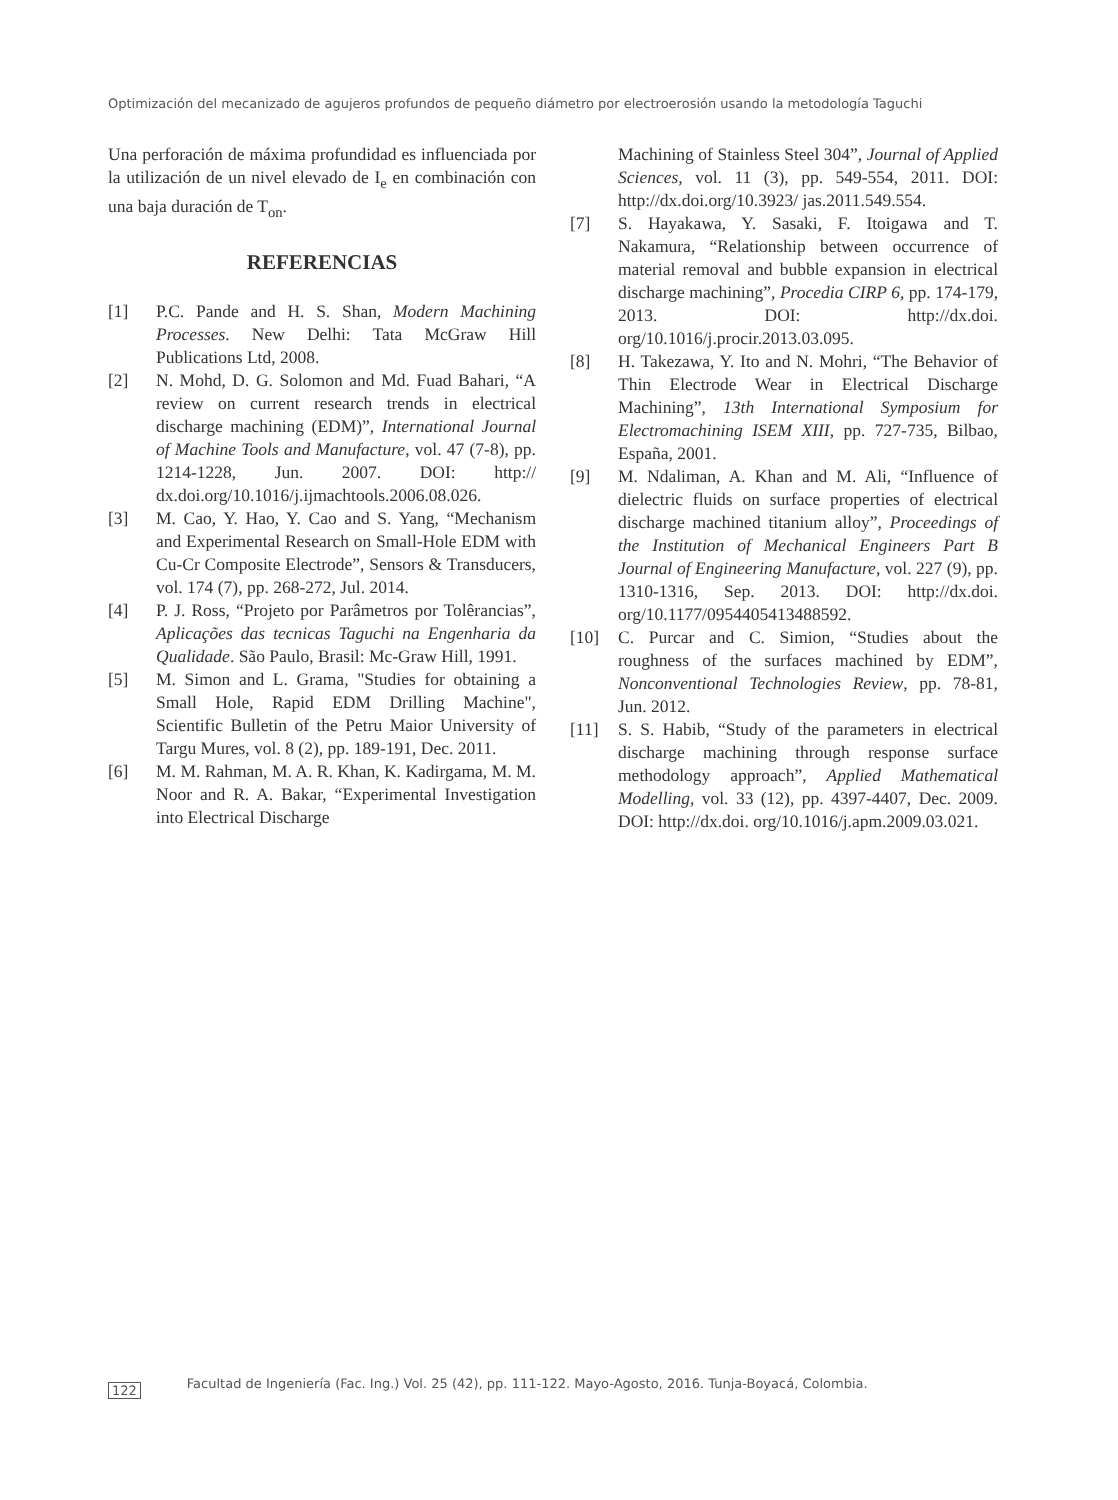Optimización del mecanizado de agujeros profundos de pequeño diámetro por electroerosión usando la metodología Taguchi
Una perforación de máxima profundidad es influenciada por la utilización de un nivel elevado de I<sub>e</sub> en combinación con una baja duración de T<sub>on</sub>.
REFERENCIAS
[1] P.C. Pande and H. S. Shan, Modern Machining Processes. New Delhi: Tata McGraw Hill Publications Ltd, 2008.
[2] N. Mohd, D. G. Solomon and Md. Fuad Bahari, “A review on current research trends in electrical discharge machining (EDM)”, International Journal of Machine Tools and Manufacture, vol. 47 (7-8), pp. 1214-1228, Jun. 2007. DOI: http:// dx.doi.org/10.1016/j.ijmachtools.2006.08.026.
[3] M. Cao, Y. Hao, Y. Cao and S. Yang, “Mechanism and Experimental Research on Small-Hole EDM with Cu-Cr Composite Electrode”, Sensors & Transducers, vol. 174 (7), pp. 268-272, Jul. 2014.
[4] P. J. Ross, “Projeto por Parâmetros por Tolêrancias”, Aplicações das tecnicas Taguchi na Engenharia da Qualidade. São Paulo, Brasil: Mc-Graw Hill, 1991.
[5] M. Simon and L. Grama, "Studies for obtaining a Small Hole, Rapid EDM Drilling Machine", Scientific Bulletin of the Petru Maior University of Targu Mures, vol. 8 (2), pp. 189-191, Dec. 2011.
[6] M. M. Rahman, M. A. R. Khan, K. Kadirgama, M. M. Noor and R. A. Bakar, “Experimental Investigation into Electrical Discharge
Machining of Stainless Steel 304”, Journal of Applied Sciences, vol. 11 (3), pp. 549-554, 2011. DOI: http://dx.doi.org/10.3923/ jas.2011.549.554.
[7] S. Hayakawa, Y. Sasaki, F. Itoigawa and T. Nakamura, “Relationship between occurrence of material removal and bubble expansion in electrical discharge machining”, Procedia CIRP 6, pp. 174-179, 2013. DOI: http://dx.doi. org/10.1016/j.procir.2013.03.095.
[8] H. Takezawa, Y. Ito and N. Mohri, “The Behavior of Thin Electrode Wear in Electrical Discharge Machining”, 13th International Symposium for Electromachining ISEM XIII, pp. 727-735, Bilbao, España, 2001.
[9] M. Ndaliman, A. Khan and M. Ali, “Influence of dielectric fluids on surface properties of electrical discharge machined titanium alloy”, Proceedings of the Institution of Mechanical Engineers Part B Journal of Engineering Manufacture, vol. 227 (9), pp. 1310-1316, Sep. 2013. DOI: http://dx.doi. org/10.1177/0954405413488592.
[10] C. Purcar and C. Simion, “Studies about the roughness of the surfaces machined by EDM”, Nonconventional Technologies Review, pp. 78-81, Jun. 2012.
[11] S. S. Habib, “Study of the parameters in electrical discharge machining through response surface methodology approach”, Applied Mathematical Modelling, vol. 33 (12), pp. 4397-4407, Dec. 2009. DOI: http://dx.doi. org/10.1016/j.apm.2009.03.021.
122 Facultad de Ingeniería (Fac. Ing.) Vol. 25 (42), pp. 111-122. Mayo-Agosto, 2016. Tunja-Boyacá, Colombia.